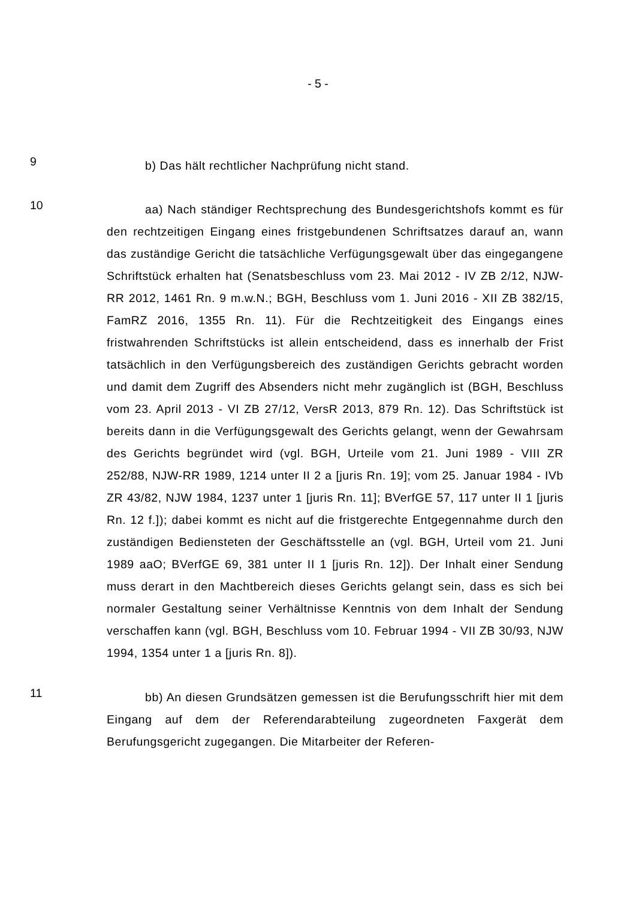- 5 -
9
b) Das hält rechtlicher Nachprüfung nicht stand.
10
aa) Nach ständiger Rechtsprechung des Bundesgerichtshofs kommt es für den rechtzeitigen Eingang eines fristgebundenen Schriftsatzes darauf an, wann das zuständige Gericht die tatsächliche Verfügungsgewalt über das eingegangene Schriftstück erhalten hat (Senatsbeschluss vom 23. Mai 2012 - IV ZB 2/12, NJW-RR 2012, 1461 Rn. 9 m.w.N.; BGH, Beschluss vom 1. Juni 2016 - XII ZB 382/15, FamRZ 2016, 1355 Rn. 11). Für die Rechtzeitigkeit des Eingangs eines fristwahrenden Schriftstücks ist allein entscheidend, dass es innerhalb der Frist tatsächlich in den Verfügungsbereich des zuständigen Gerichts gebracht worden und damit dem Zugriff des Absenders nicht mehr zugänglich ist (BGH, Beschluss vom 23. April 2013 - VI ZB 27/12, VersR 2013, 879 Rn. 12). Das Schriftstück ist bereits dann in die Verfügungsgewalt des Gerichts gelangt, wenn der Gewahrsam des Gerichts begründet wird (vgl. BGH, Urteile vom 21. Juni 1989 - VIII ZR 252/88, NJW-RR 1989, 1214 unter II 2 a [juris Rn. 19]; vom 25. Januar 1984 - IVb ZR 43/82, NJW 1984, 1237 unter 1 [juris Rn. 11]; BVerfGE 57, 117 unter II 1 [juris Rn. 12 f.]); dabei kommt es nicht auf die fristgerechte Entgegennahme durch den zuständigen Bediensteten der Geschäftsstelle an (vgl. BGH, Urteil vom 21. Juni 1989 aaO; BVerfGE 69, 381 unter II 1 [juris Rn. 12]). Der Inhalt einer Sendung muss derart in den Machtbereich dieses Gerichts gelangt sein, dass es sich bei normaler Gestaltung seiner Verhältnisse Kenntnis von dem Inhalt der Sendung verschaffen kann (vgl. BGH, Beschluss vom 10. Februar 1994 - VII ZB 30/93, NJW 1994, 1354 unter 1 a [juris Rn. 8]).
11
bb) An diesen Grundsätzen gemessen ist die Berufungsschrift hier mit dem Eingang auf dem der Referendarabteilung zugeordneten Faxgerät dem Berufungsgericht zugegangen. Die Mitarbeiter der Referen-